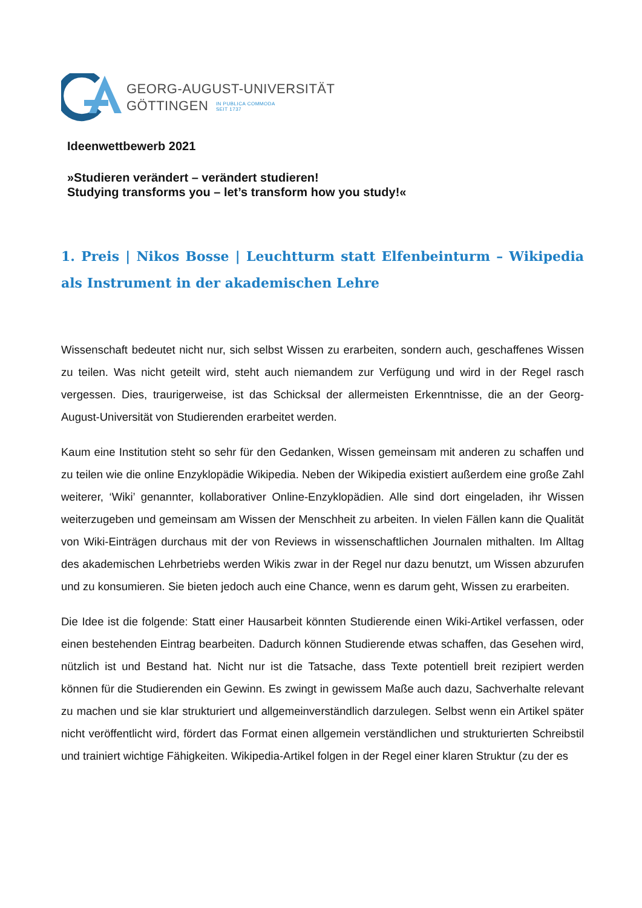GEORG-AUGUST-UNIVERSITÄT
GÖTTINGEN IN PUBLICA COMMODA
SEIT 1737
Ideenwettbewerb 2021
»Studieren verändert – verändert studieren!
Studying transforms you – let’s transform how you study!«
1. Preis | Nikos Bosse | Leuchtturm statt Elfenbeinturm – Wikipedia als Instrument in der akademischen Lehre
Wissenschaft bedeutet nicht nur, sich selbst Wissen zu erarbeiten, sondern auch, geschaffenes Wissen zu teilen. Was nicht geteilt wird, steht auch niemandem zur Verfügung und wird in der Regel rasch vergessen. Dies, traurigerweise, ist das Schicksal der allermeisten Erkenntnisse, die an der Georg-August-Universität von Studierenden erarbeitet werden.
Kaum eine Institution steht so sehr für den Gedanken, Wissen gemeinsam mit anderen zu schaffen und zu teilen wie die online Enzyklopädie Wikipedia. Neben der Wikipedia existiert außerdem eine große Zahl weiterer, ‘Wiki’ genannter, kollaborativer Online-Enzyklopädien. Alle sind dort eingeladen, ihr Wissen weiterzugeben und gemeinsam am Wissen der Menschheit zu arbeiten. In vielen Fällen kann die Qualität von Wiki-Einträgen durchaus mit der von Reviews in wissenschaftlichen Journalen mithalten. Im Alltag des akademischen Lehrbetriebs werden Wikis zwar in der Regel nur dazu benutzt, um Wissen abzurufen und zu konsumieren. Sie bieten jedoch auch eine Chance, wenn es darum geht, Wissen zu erarbeiten.
Die Idee ist die folgende: Statt einer Hausarbeit könnten Studierende einen Wiki-Artikel verfassen, oder einen bestehenden Eintrag bearbeiten. Dadurch können Studierende etwas schaffen, das Gesehen wird, nützlich ist und Bestand hat. Nicht nur ist die Tatsache, dass Texte potentiell breit rezipiert werden können für die Studierenden ein Gewinn. Es zwingt in gewissem Maße auch dazu, Sachverhalte relevant zu machen und sie klar strukturiert und allgemeinverständlich darzulegen. Selbst wenn ein Artikel später nicht veröffentlicht wird, fördert das Format einen allgemein verständlichen und strukturierten Schreibstil und trainiert wichtige Fähigkeiten. Wikipedia-Artikel folgen in der Regel einer klaren Struktur (zu der es